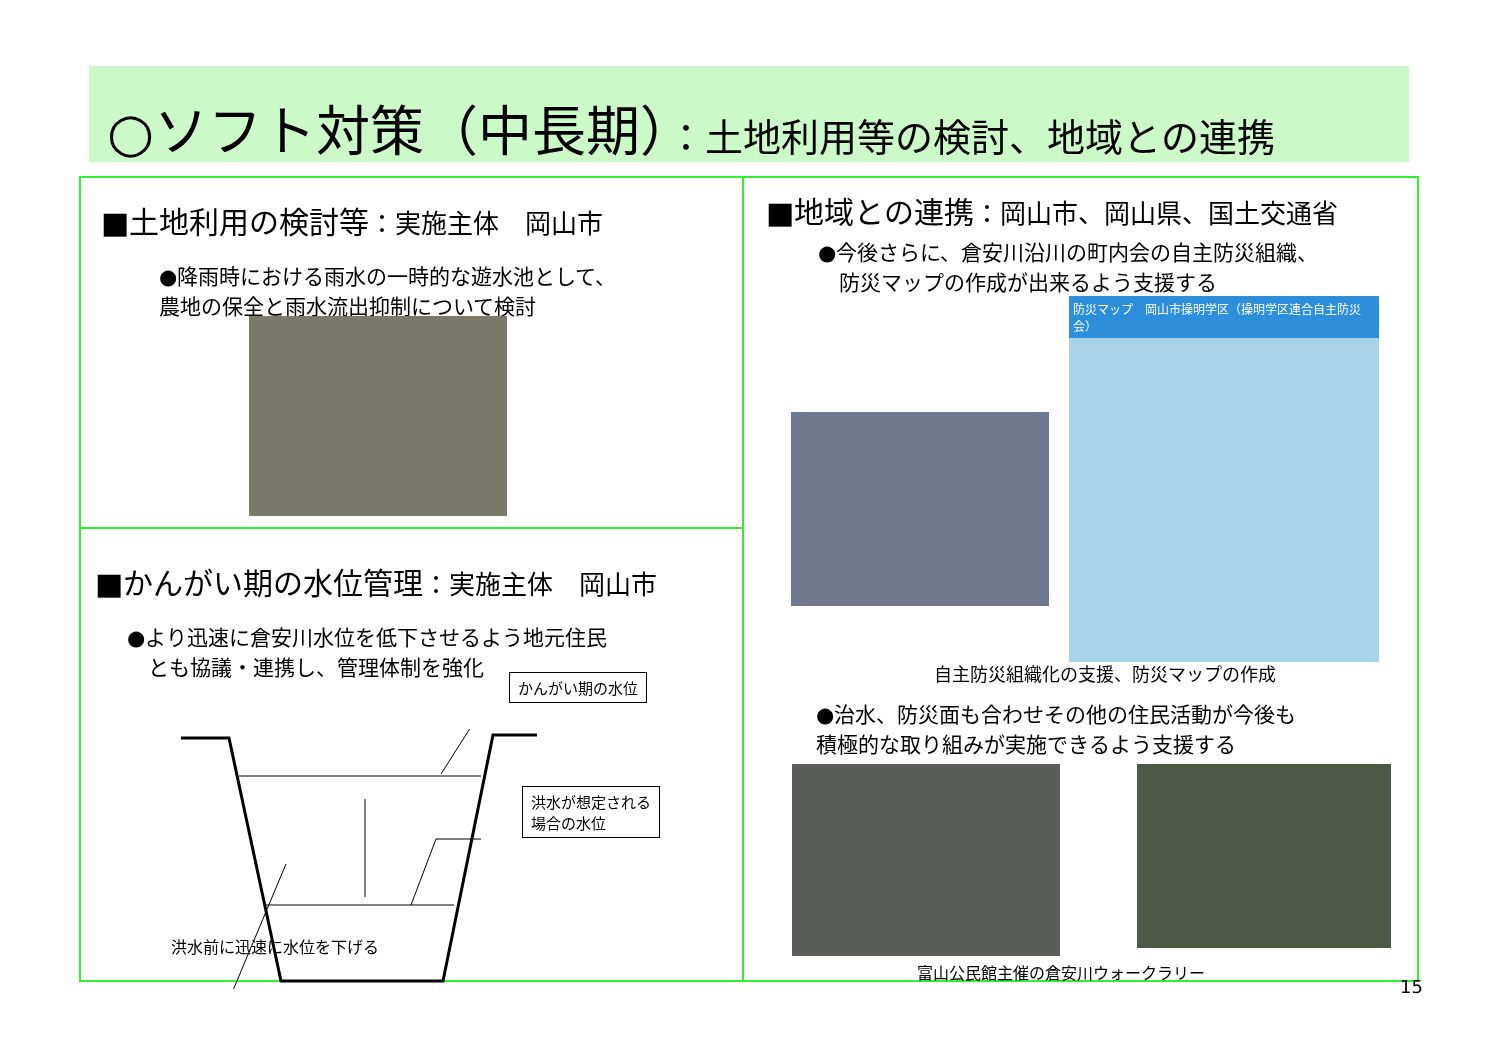○ソフト対策（中長期）：土地利用等の検討、地域との連携
■土地利用の検討等：実施主体　岡山市
●降雨時における雨水の一時的な遊水池として、
農地の保全と雨水流出抑制について検討
■かんがい期の水位管理：実施主体　岡山市
●より迅速に倉安川水位を低下させるよう地元住民
　とも協議・連携し、管理体制を強化
かんがい期の水位
洪水が想定される
場合の水位
洪水前に迅速に水位を下げる
■地域との連携：岡山市、岡山県、国土交通省
●今後さらに、倉安川沿川の町内会の自主防災組織、
　防災マップの作成が出来るよう支援する
防災マップ　岡山市操明学区（操明学区連合自主防災会）
自主防災組織化の支援、防災マップの作成
●治水、防災面も合わせその他の住民活動が今後も
積極的な取り組みが実施できるよう支援する
富山公民館主催の倉安川ウォークラリー
15